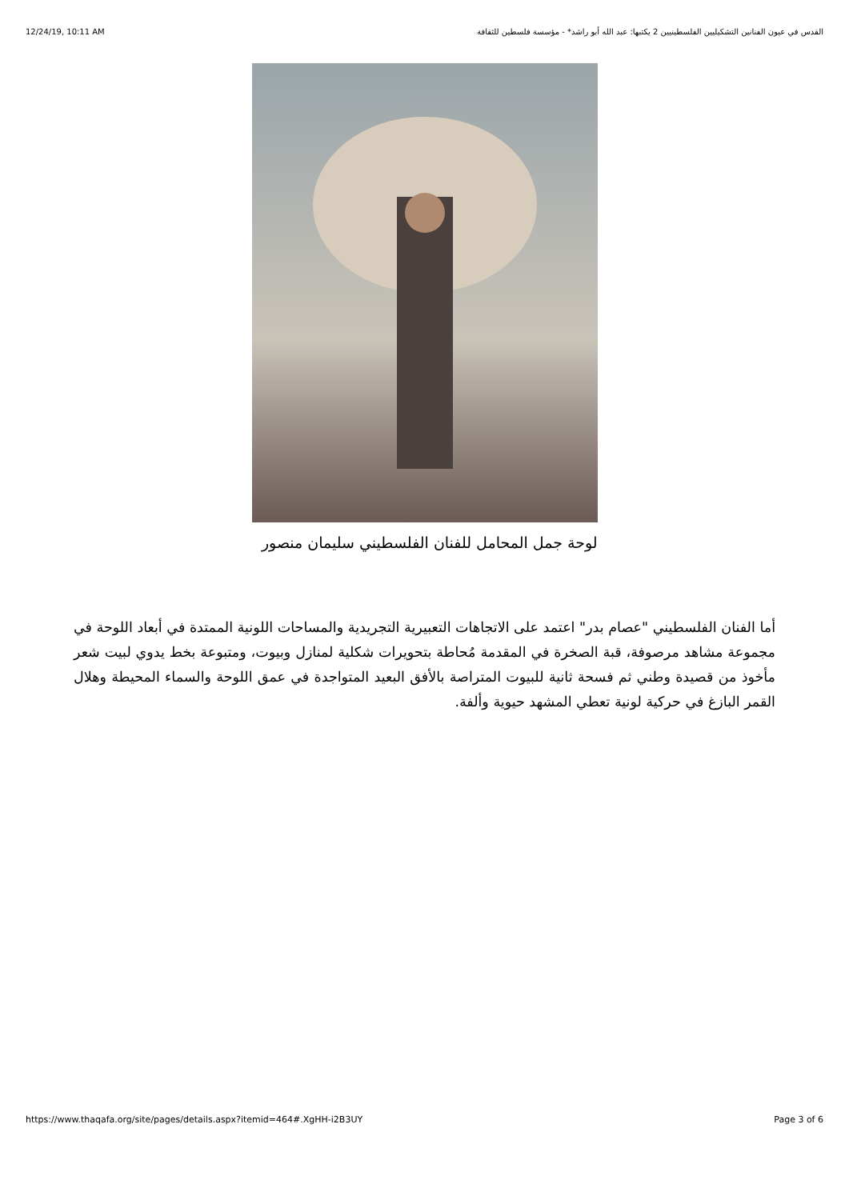12/24/19, 10:11 AM القدس في عيون الفنانين التشكيليين الفلسطينيين 2 يكتبها: عبد الله أبو راشد* - مؤسسة فلسطين للثقافة
لوحة جمل المحامل للفنان الفلسطيني سليمان منصور
أما الفنان الفلسطيني "عصام بدر" اعتمد على الاتجاهات التعبيرية التجريدية والمساحات اللونية الممتدة في أبعاد اللوحة في مجموعة مشاهد مرصوفة، قبة الصخرة في المقدمة مُحاطة بتحويرات شكلية لمنازل وبيوت، ومتبوعة بخط يدوي لبيت شعر مأخوذ من قصيدة وطني ثم فسحة ثانية للبيوت المتراصة بالأفق البعيد المتواجدة في عمق اللوحة والسماء المحيطة وهلال القمر البازغ في حركية لونية تعطي المشهد حيوية وألفة.
https://www.thaqafa.org/site/pages/details.aspx?itemid=464#.XgHH-i2B3UY Page 3 of 6